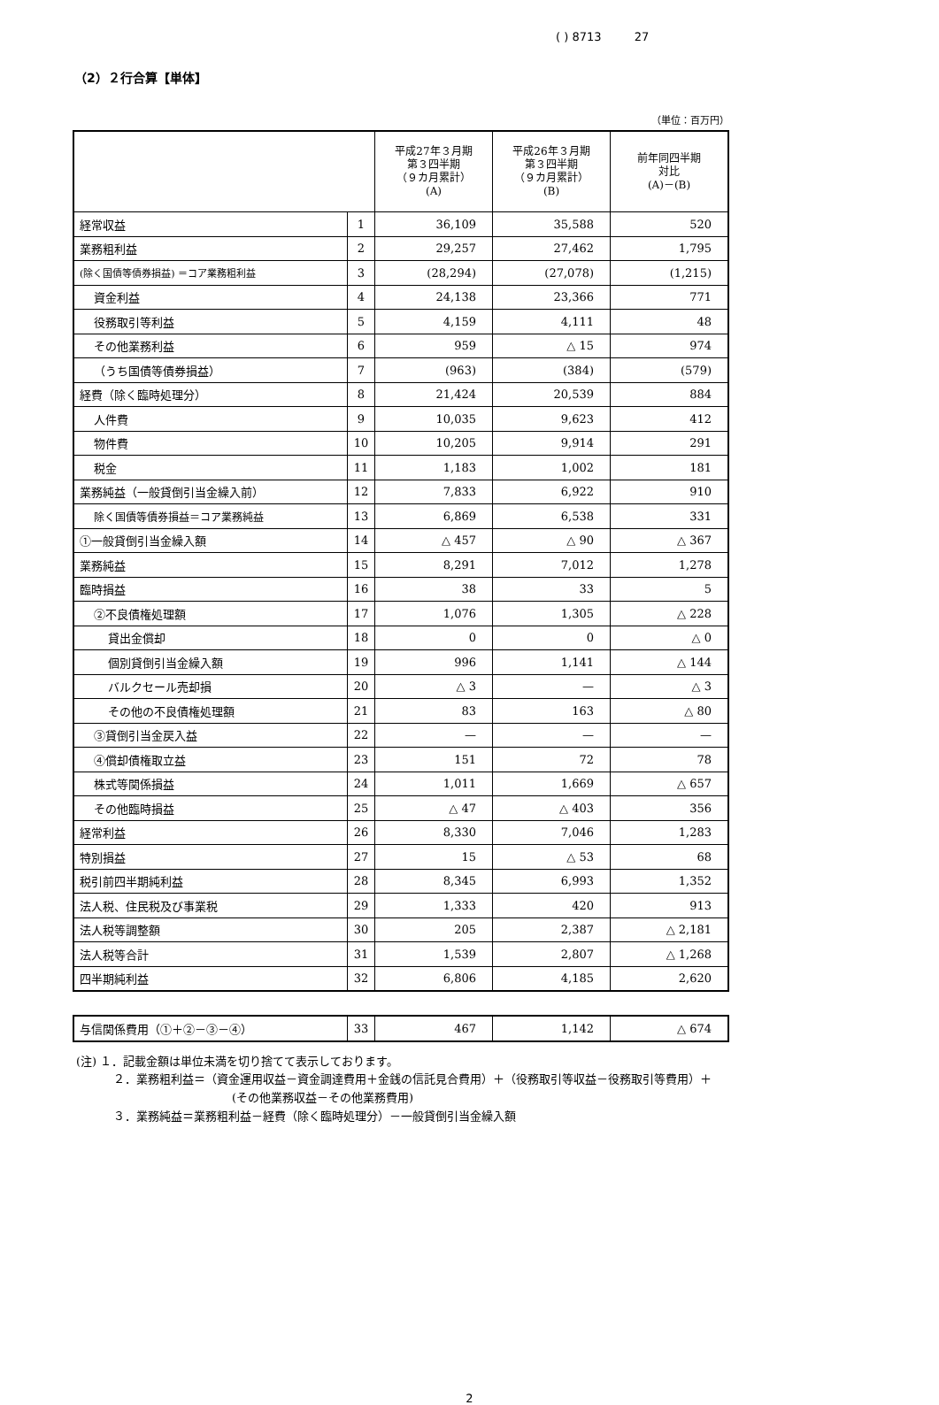( ) 8713 27
（2）２行合算【単体】
（単位：百万円）
| | | 平成27年３月期 第３四半期 （９カ月累計） (A) | 平成26年３月期 第３四半期 （９カ月累計） (B) | 前年同四半期 対比 (A)－(B) |
| --- | --- | --- | --- | --- |
| 経常収益 | 1 | 36,109 | 35,588 | 520 |
| 業務粗利益 | 2 | 29,257 | 27,462 | 1,795 |
| (除く国債等債券損益) ＝コア業務粗利益 | 3 | (28,294) | (27,078) | (1,215) |
| 資金利益 | 4 | 24,138 | 23,366 | 771 |
| 役務取引等利益 | 5 | 4,159 | 4,111 | 48 |
| その他業務利益 | 6 | 959 | △ 15 | 974 |
| （うち国債等債券損益） | 7 | (963) | (384) | (579) |
| 経費（除く臨時処理分） | 8 | 21,424 | 20,539 | 884 |
| 人件費 | 9 | 10,035 | 9,623 | 412 |
| 物件費 | 10 | 10,205 | 9,914 | 291 |
| 税金 | 11 | 1,183 | 1,002 | 181 |
| 業務純益（一般貸倒引当金繰入前） | 12 | 7,833 | 6,922 | 910 |
| 除く国債等債券損益＝コア業務純益 | 13 | 6,869 | 6,538 | 331 |
| ①一般貸倒引当金繰入額 | 14 | △ 457 | △ 90 | △ 367 |
| 業務純益 | 15 | 8,291 | 7,012 | 1,278 |
| 臨時損益 | 16 | 38 | 33 | 5 |
| ②不良債権処理額 | 17 | 1,076 | 1,305 | △ 228 |
| 貸出金償却 | 18 | 0 | 0 | △ 0 |
| 個別貸倒引当金繰入額 | 19 | 996 | 1,141 | △ 144 |
| バルクセール売却損 | 20 | △ 3 | — | △ 3 |
| その他の不良債権処理額 | 21 | 83 | 163 | △ 80 |
| ③貸倒引当金戻入益 | 22 | — | — | — |
| ④償却債権取立益 | 23 | 151 | 72 | 78 |
| 株式等関係損益 | 24 | 1,011 | 1,669 | △ 657 |
| その他臨時損益 | 25 | △ 47 | △ 403 | 356 |
| 経常利益 | 26 | 8,330 | 7,046 | 1,283 |
| 特別損益 | 27 | 15 | △ 53 | 68 |
| 税引前四半期純利益 | 28 | 8,345 | 6,993 | 1,352 |
| 法人税、住民税及び事業税 | 29 | 1,333 | 420 | 913 |
| 法人税等調整額 | 30 | 205 | 2,387 | △ 2,181 |
| 法人税等合計 | 31 | 1,539 | 2,807 | △ 1,268 |
| 四半期純利益 | 32 | 6,806 | 4,185 | 2,620 |
| 与信関係費用（①＋②－③－④） | 33 | 467 | 1,142 | △ 674 |
(注) １．記載金額は単位未満を切り捨てて表示しております。
２．業務粗利益＝（資金運用収益－資金調達費用＋金銭の信託見合費用）＋（役務取引等収益－役務取引等費用）＋
(その他業務収益－その他業務費用)
３．業務純益＝業務粗利益－経費（除く臨時処理分）－一般貸倒引当金繰入額
2